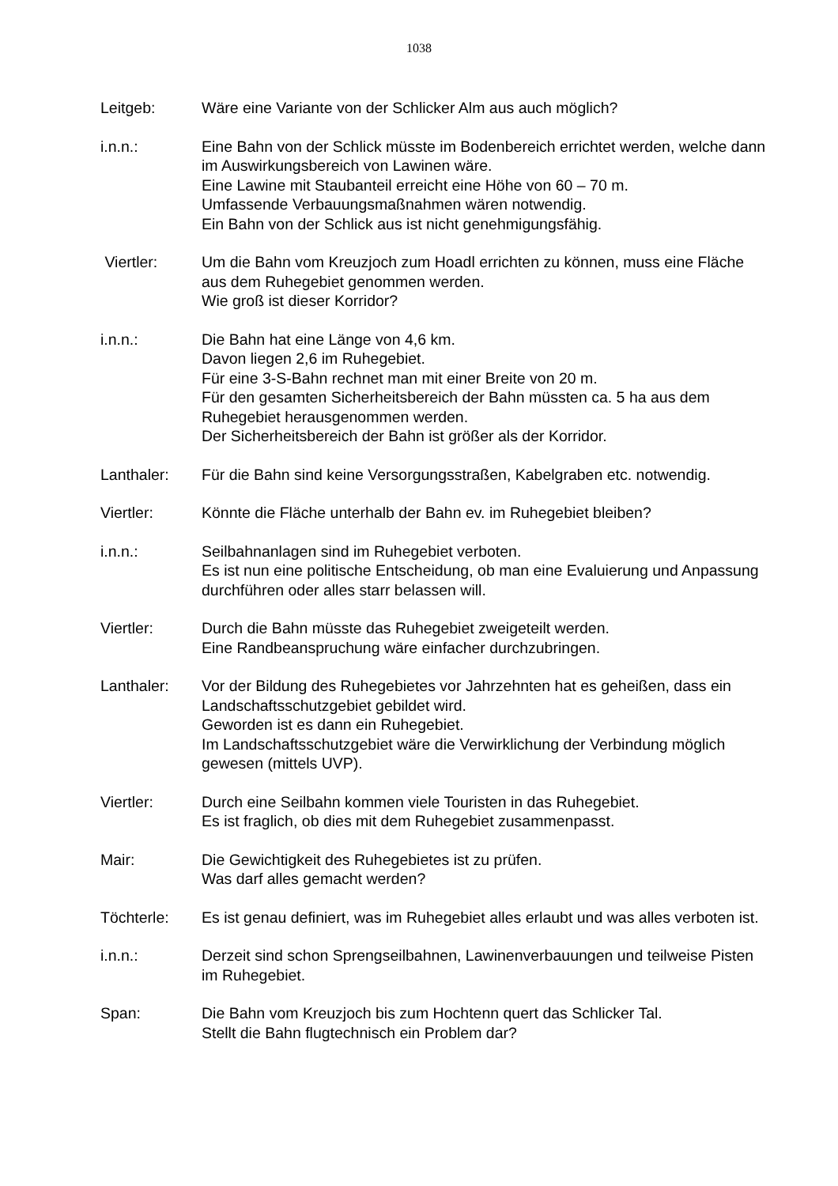1038
Leitgeb: Wäre eine Variante von der Schlicker Alm aus auch möglich?
i.n.n.: Eine Bahn von der Schlick müsste im Bodenbereich errichtet werden, welche dann im Auswirkungsbereich von Lawinen wäre.
Eine Lawine mit Staubanteil erreicht eine Höhe von 60 – 70 m.
Umfassende Verbauungsmaßnahmen wären notwendig.
Ein Bahn von der Schlick aus ist nicht genehmigungsfähig.
Viertler: Um die Bahn vom Kreuzjoch zum Hoadl errichten zu können, muss eine Fläche aus dem Ruhegebiet genommen werden.
Wie groß ist dieser Korridor?
i.n.n.: Die Bahn hat eine Länge von 4,6 km.
Davon liegen 2,6 im Ruhegebiet.
Für eine 3-S-Bahn rechnet man mit einer Breite von 20 m.
Für den gesamten Sicherheitsbereich der Bahn müssten ca. 5 ha aus dem Ruhegebiet herausgenommen werden.
Der Sicherheitsbereich der Bahn ist größer als der Korridor.
Lanthaler: Für die Bahn sind keine Versorgungsstraßen, Kabelgraben etc. notwendig.
Viertler: Könnte die Fläche unterhalb der Bahn ev. im Ruhegebiet bleiben?
i.n.n.: Seilbahnanlagen sind im Ruhegebiet verboten.
Es ist nun eine politische Entscheidung, ob man eine Evaluierung und Anpassung durchführen oder alles starr belassen will.
Viertler: Durch die Bahn müsste das Ruhegebiet zweigeteilt werden.
Eine Randbeanspruchung wäre einfacher durchzubringen.
Lanthaler: Vor der Bildung des Ruhegebietes vor Jahrzehnten hat es geheißen, dass ein Landschaftsschutzgebiet gebildet wird.
Geworden ist es dann ein Ruhegebiet.
Im Landschaftsschutzgebiet wäre die Verwirklichung der Verbindung möglich gewesen (mittels UVP).
Viertler: Durch eine Seilbahn kommen viele Touristen in das Ruhegebiet.
Es ist fraglich, ob dies mit dem Ruhegebiet zusammenpasst.
Mair: Die Gewichtigkeit des Ruhegebietes ist zu prüfen.
Was darf alles gemacht werden?
Töchterle: Es ist genau definiert, was im Ruhegebiet alles erlaubt und was alles verboten ist.
i.n.n.: Derzeit sind schon Sprengseilbahnen, Lawinenverbauungen und teilweise Pisten im Ruhegebiet.
Span: Die Bahn vom Kreuzjoch bis zum Hochtenn quert das Schlicker Tal.
Stellt die Bahn flugtechnisch ein Problem dar?